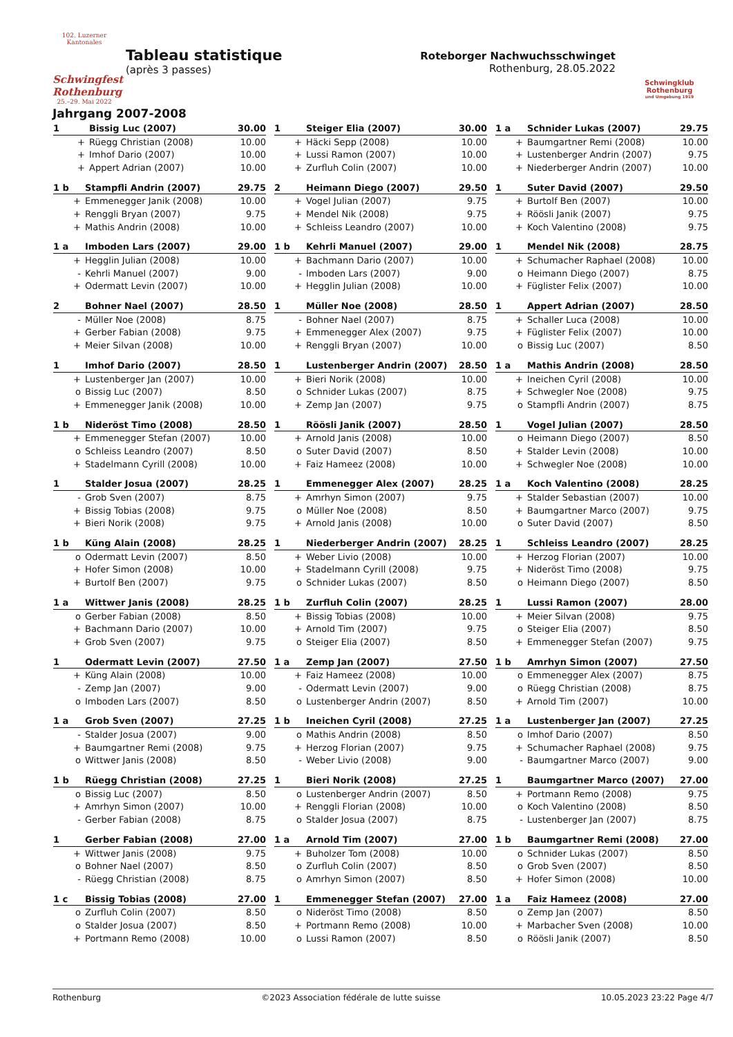102. Luzerner Kantonales
Schwingfest Rothenburg
25.–29. Mai 2022
Tableau statistique
(après 3 passes)
Roteborger Nachwuchsschwinget
Rothenburg, 28.05.2022
Schwingklub Rothenburg
und Umgebung 1919
Jahrgang 2007-2008
| 1 | Bissig Luc (2007) | 30.00 |
| + | Rüegg Christian (2008) | 10.00 |
| + | Imhof Dario (2007) | 10.00 |
| + | Appert Adrian (2007) | 10.00 |
| 1 | Steiger Elia (2007) | 30.00 |
| + | Häcki Sepp (2008) | 10.00 |
| + | Lussi Ramon (2007) | 10.00 |
| + | Zurfluh Colin (2007) | 10.00 |
| 1 a | Schnider Lukas (2007) | 29.75 |
| + | Baumgartner Remi (2008) | 10.00 |
| + | Lustenberger Andrin (2007) | 9.75 |
| + | Niederberger Andrin (2007) | 10.00 |
| 1 b | Stampfli Andrin (2007) | 29.75 |
| + | Emmenegger Janik (2008) | 10.00 |
| + | Renggli Bryan (2007) | 9.75 |
| + | Mathis Andrin (2008) | 10.00 |
| 2 | Heimann Diego (2007) | 29.50 |
| + | Vogel Julian (2007) | 9.75 |
| + | Mendel Nik (2008) | 9.75 |
| + | Schleiss Leandro (2007) | 10.00 |
| 1 | Suter David (2007) | 29.50 |
| + | Burtolf Ben (2007) | 10.00 |
| + | Röösli Janik (2007) | 9.75 |
| + | Koch Valentino (2008) | 9.75 |
| 1 a | Imboden Lars (2007) | 29.00 |
| + | Hegglin Julian (2008) | 10.00 |
| - | Kehrli Manuel (2007) | 9.00 |
| + | Odermatt Levin (2007) | 10.00 |
| 1 b | Kehrli Manuel (2007) | 29.00 |
| + | Bachmann Dario (2007) | 10.00 |
| - | Imboden Lars (2007) | 9.00 |
| + | Hegglin Julian (2008) | 10.00 |
| 1 | Mendel Nik (2008) | 28.75 |
| + | Schumacher Raphael (2008) | 10.00 |
| o | Heimann Diego (2007) | 8.75 |
| + | Füglister Felix (2007) | 10.00 |
| 2 | Bohner Nael (2007) | 28.50 |
| - | Müller Noe (2008) | 8.75 |
| + | Gerber Fabian (2008) | 9.75 |
| + | Meier Silvan (2008) | 10.00 |
| 1 | Müller Noe (2008) | 28.50 |
| - | Bohner Nael (2007) | 8.75 |
| + | Emmenegger Alex (2007) | 9.75 |
| + | Renggli Bryan (2007) | 10.00 |
| 1 | Appert Adrian (2007) | 28.50 |
| + | Schaller Luca (2008) | 10.00 |
| + | Füglister Felix (2007) | 10.00 |
| o | Bissig Luc (2007) | 8.50 |
| 1 | Imhof Dario (2007) | 28.50 |
| + | Lustenberger Jan (2007) | 10.00 |
| o | Bissig Luc (2007) | 8.50 |
| + | Emmenegger Janik (2008) | 10.00 |
| 1 | Lustenberger Andrin (2007) | 28.50 |
| + | Bieri Norik (2008) | 10.00 |
| o | Schnider Lukas (2007) | 8.75 |
| + | Zemp Jan (2007) | 9.75 |
| 1 a | Mathis Andrin (2008) | 28.50 |
| + | Ineichen Cyril (2008) | 10.00 |
| + | Schwegler Noe (2008) | 9.75 |
| o | Stampfli Andrin (2007) | 8.75 |
| 1 b | Nideröst Timo (2008) | 28.50 |
| + | Emmenegger Stefan (2007) | 10.00 |
| o | Schleiss Leandro (2007) | 8.50 |
| + | Stadelmann Cyrill (2008) | 10.00 |
| 1 | Röösli Janik (2007) | 28.50 |
| + | Arnold Janis (2008) | 10.00 |
| o | Suter David (2007) | 8.50 |
| + | Faiz Hameez (2008) | 10.00 |
| 1 | Vogel Julian (2007) | 28.50 |
| o | Heimann Diego (2007) | 8.50 |
| + | Stalder Levin (2008) | 10.00 |
| + | Schwegler Noe (2008) | 10.00 |
| 1 | Stalder Josua (2007) | 28.25 |
| - | Grob Sven (2007) | 8.75 |
| + | Bissig Tobias (2008) | 9.75 |
| + | Bieri Norik (2008) | 9.75 |
| 1 | Emmenegger Alex (2007) | 28.25 |
| + | Amrhyn Simon (2007) | 9.75 |
| o | Müller Noe (2008) | 8.50 |
| + | Arnold Janis (2008) | 10.00 |
| 1 a | Koch Valentino (2008) | 28.25 |
| + | Stalder Sebastian (2007) | 10.00 |
| + | Baumgartner Marco (2007) | 9.75 |
| o | Suter David (2007) | 8.50 |
| 1 b | Küng Alain (2008) | 28.25 |
| o | Odermatt Levin (2007) | 8.50 |
| + | Hofer Simon (2008) | 10.00 |
| + | Burtolf Ben (2007) | 9.75 |
| 1 | Niederberger Andrin (2007) | 28.25 |
| + | Weber Livio (2008) | 10.00 |
| + | Stadelmann Cyrill (2008) | 9.75 |
| o | Schnider Lukas (2007) | 8.50 |
| 1 | Schleiss Leandro (2007) | 28.25 |
| + | Herzog Florian (2007) | 10.00 |
| + | Nideröst Timo (2008) | 9.75 |
| o | Heimann Diego (2007) | 8.50 |
| 1 a | Wittwer Janis (2008) | 28.25 |
| o | Gerber Fabian (2008) | 8.50 |
| + | Bachmann Dario (2007) | 10.00 |
| + | Grob Sven (2007) | 9.75 |
| 1 b | Zurfluh Colin (2007) | 28.25 |
| + | Bissig Tobias (2008) | 10.00 |
| + | Arnold Tim (2007) | 9.75 |
| o | Steiger Elia (2007) | 8.50 |
| 1 | Lussi Ramon (2007) | 28.00 |
| + | Meier Silvan (2008) | 9.75 |
| o | Steiger Elia (2007) | 8.50 |
| + | Emmenegger Stefan (2007) | 9.75 |
| 1 | Odermatt Levin (2007) | 27.50 |
| + | Küng Alain (2008) | 10.00 |
| - | Zemp Jan (2007) | 9.00 |
| o | Imboden Lars (2007) | 8.50 |
| 1 a | Zemp Jan (2007) | 27.50 |
| + | Faiz Hameez (2008) | 10.00 |
| - | Odermatt Levin (2007) | 9.00 |
| o | Lustenberger Andrin (2007) | 8.50 |
| 1 b | Amrhyn Simon (2007) | 27.50 |
| o | Emmenegger Alex (2007) | 8.75 |
| o | Rüegg Christian (2008) | 8.75 |
| + | Arnold Tim (2007) | 10.00 |
| 1 a | Grob Sven (2007) | 27.25 |
| - | Stalder Josua (2007) | 9.00 |
| + | Baumgartner Remi (2008) | 9.75 |
| o | Wittwer Janis (2008) | 8.50 |
| 1 b | Ineichen Cyril (2008) | 27.25 |
| o | Mathis Andrin (2008) | 8.50 |
| + | Herzog Florian (2007) | 9.75 |
| - | Weber Livio (2008) | 9.00 |
| 1 a | Lustenberger Jan (2007) | 27.25 |
| o | Imhof Dario (2007) | 8.50 |
| + | Schumacher Raphael (2008) | 9.75 |
| - | Baumgartner Marco (2007) | 9.00 |
| 1 b | Rüegg Christian (2008) | 27.25 |
| o | Bissig Luc (2007) | 8.50 |
| + | Amrhyn Simon (2007) | 10.00 |
| - | Gerber Fabian (2008) | 8.75 |
| 1 | Bieri Norik (2008) | 27.25 |
| o | Lustenberger Andrin (2007) | 8.50 |
| + | Renggli Florian (2008) | 10.00 |
| o | Stalder Josua (2007) | 8.75 |
| 1 | Baumgartner Marco (2007) | 27.00 |
| + | Portmann Remo (2008) | 9.75 |
| o | Koch Valentino (2008) | 8.50 |
| - | Lustenberger Jan (2007) | 8.75 |
| 1 | Gerber Fabian (2008) | 27.00 |
| + | Wittwer Janis (2008) | 9.75 |
| o | Bohner Nael (2007) | 8.50 |
| - | Rüegg Christian (2008) | 8.75 |
| 1 a | Arnold Tim (2007) | 27.00 |
| + | Buholzer Tom (2008) | 10.00 |
| o | Zurfluh Colin (2007) | 8.50 |
| o | Amrhyn Simon (2007) | 8.50 |
| 1 b | Baumgartner Remi (2008) | 27.00 |
| o | Schnider Lukas (2007) | 8.50 |
| o | Grob Sven (2007) | 8.50 |
| + | Hofer Simon (2008) | 10.00 |
| 1 c | Bissig Tobias (2008) | 27.00 |
| o | Zurfluh Colin (2007) | 8.50 |
| o | Stalder Josua (2007) | 8.50 |
| + | Portmann Remo (2008) | 10.00 |
| 1 | Emmenegger Stefan (2007) | 27.00 |
| o | Nideröst Timo (2008) | 8.50 |
| + | Portmann Remo (2008) | 10.00 |
| o | Lussi Ramon (2007) | 8.50 |
| 1 a | Faiz Hameez (2008) | 27.00 |
| o | Zemp Jan (2007) | 8.50 |
| + | Marbacher Sven (2008) | 10.00 |
| o | Röösli Janik (2007) | 8.50 |
Rothenburg ©2023 Association fédérale de lutte suisse 10.05.2023 23:22 Page 4/7